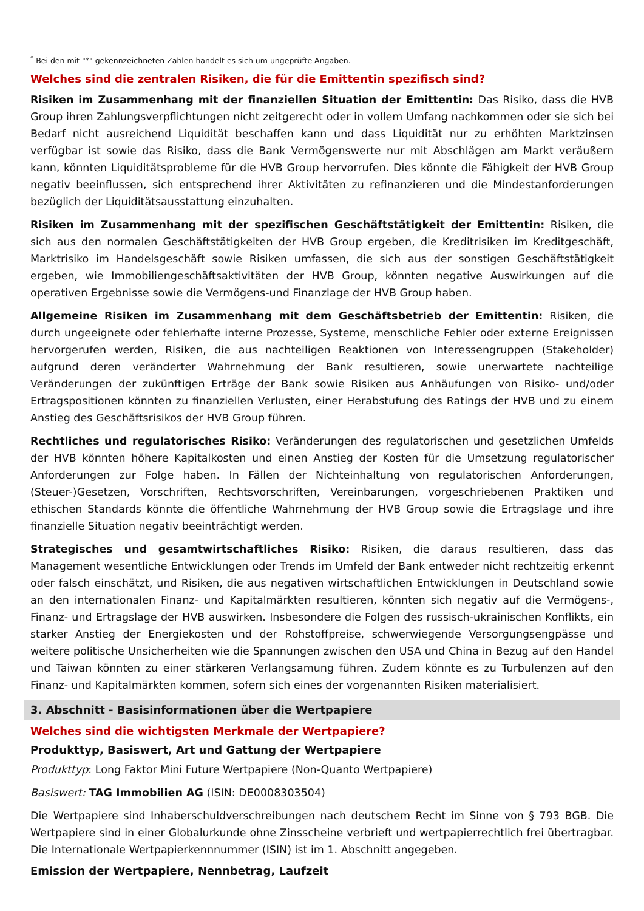<sup>*</sup> Bei den mit "*" gekennzeichneten Zahlen handelt es sich um ungeprüfte Angaben.
Welches sind die zentralen Risiken, die für die Emittentin spezifisch sind?
Risiken im Zusammenhang mit der finanziellen Situation der Emittentin: Das Risiko, dass die HVB Group ihren Zahlungsverpflichtungen nicht zeitgerecht oder in vollem Umfang nachkommen oder sie sich bei Bedarf nicht ausreichend Liquidität beschaffen kann und dass Liquidität nur zu erhöhten Marktzinsen verfügbar ist sowie das Risiko, dass die Bank Vermögenswerte nur mit Abschlägen am Markt veräußern kann, könnten Liquiditätsprobleme für die HVB Group hervorrufen. Dies könnte die Fähigkeit der HVB Group negativ beeinflussen, sich entsprechend ihrer Aktivitäten zu refinanzieren und die Mindestanforderungen bezüglich der Liquiditätsausstattung einzuhalten.
Risiken im Zusammenhang mit der spezifischen Geschäftstätigkeit der Emittentin: Risiken, die sich aus den normalen Geschäftstätigkeiten der HVB Group ergeben, die Kreditrisiken im Kreditgeschäft, Marktrisiko im Handelsgeschäft sowie Risiken umfassen, die sich aus der sonstigen Geschäftstätigkeit ergeben, wie Immobiliengeschäftsaktivitäten der HVB Group, könnten negative Auswirkungen auf die operativen Ergebnisse sowie die Vermögens-und Finanzlage der HVB Group haben.
Allgemeine Risiken im Zusammenhang mit dem Geschäftsbetrieb der Emittentin: Risiken, die durch ungeeignete oder fehlerhafte interne Prozesse, Systeme, menschliche Fehler oder externe Ereignissen hervorgerufen werden, Risiken, die aus nachteiligen Reaktionen von Interessengruppen (Stakeholder) aufgrund deren veränderter Wahrnehmung der Bank resultieren, sowie unerwartete nachteilige Veränderungen der zukünftigen Erträge der Bank sowie Risiken aus Anhäufungen von Risiko- und/oder Ertragspositionen könnten zu finanziellen Verlusten, einer Herabstufung des Ratings der HVB und zu einem Anstieg des Geschäftsrisikos der HVB Group führen.
Rechtliches und regulatorisches Risiko: Veränderungen des regulatorischen und gesetzlichen Umfelds der HVB könnten höhere Kapitalkosten und einen Anstieg der Kosten für die Umsetzung regulatorischer Anforderungen zur Folge haben. In Fällen der Nichteinhaltung von regulatorischen Anforderungen, (Steuer-)Gesetzen, Vorschriften, Rechtsvorschriften, Vereinbarungen, vorgeschriebenen Praktiken und ethischen Standards könnte die öffentliche Wahrnehmung der HVB Group sowie die Ertragslage und ihre finanzielle Situation negativ beeinträchtigt werden.
Strategisches und gesamtwirtschaftliches Risiko: Risiken, die daraus resultieren, dass das Management wesentliche Entwicklungen oder Trends im Umfeld der Bank entweder nicht rechtzeitig erkennt oder falsch einschätzt, und Risiken, die aus negativen wirtschaftlichen Entwicklungen in Deutschland sowie an den internationalen Finanz- und Kapitalmärkten resultieren, könnten sich negativ auf die Vermögens-, Finanz- und Ertragslage der HVB auswirken. Insbesondere die Folgen des russisch-ukrainischen Konflikts, ein starker Anstieg der Energiekosten und der Rohstoffpreise, schwerwiegende Versorgungsengpässe und weitere politische Unsicherheiten wie die Spannungen zwischen den USA und China in Bezug auf den Handel und Taiwan könnten zu einer stärkeren Verlangsamung führen. Zudem könnte es zu Turbulenzen auf den Finanz- und Kapitalmärkten kommen, sofern sich eines der vorgenannten Risiken materialisiert.
3. Abschnitt - Basisinformationen über die Wertpapiere
Welches sind die wichtigsten Merkmale der Wertpapiere?
Produkttyp, Basiswert, Art und Gattung der Wertpapiere
Produkttyp: Long Faktor Mini Future Wertpapiere (Non-Quanto Wertpapiere)
Basiswert: TAG Immobilien AG (ISIN: DE0008303504)
Die Wertpapiere sind Inhaberschuldverschreibungen nach deutschem Recht im Sinne von § 793 BGB. Die Wertpapiere sind in einer Globalurkunde ohne Zinsscheine verbrieft und wertpapierrechtlich frei übertragbar. Die Internationale Wertpapierkennnummer (ISIN) ist im 1. Abschnitt angegeben.
Emission der Wertpapiere, Nennbetrag, Laufzeit